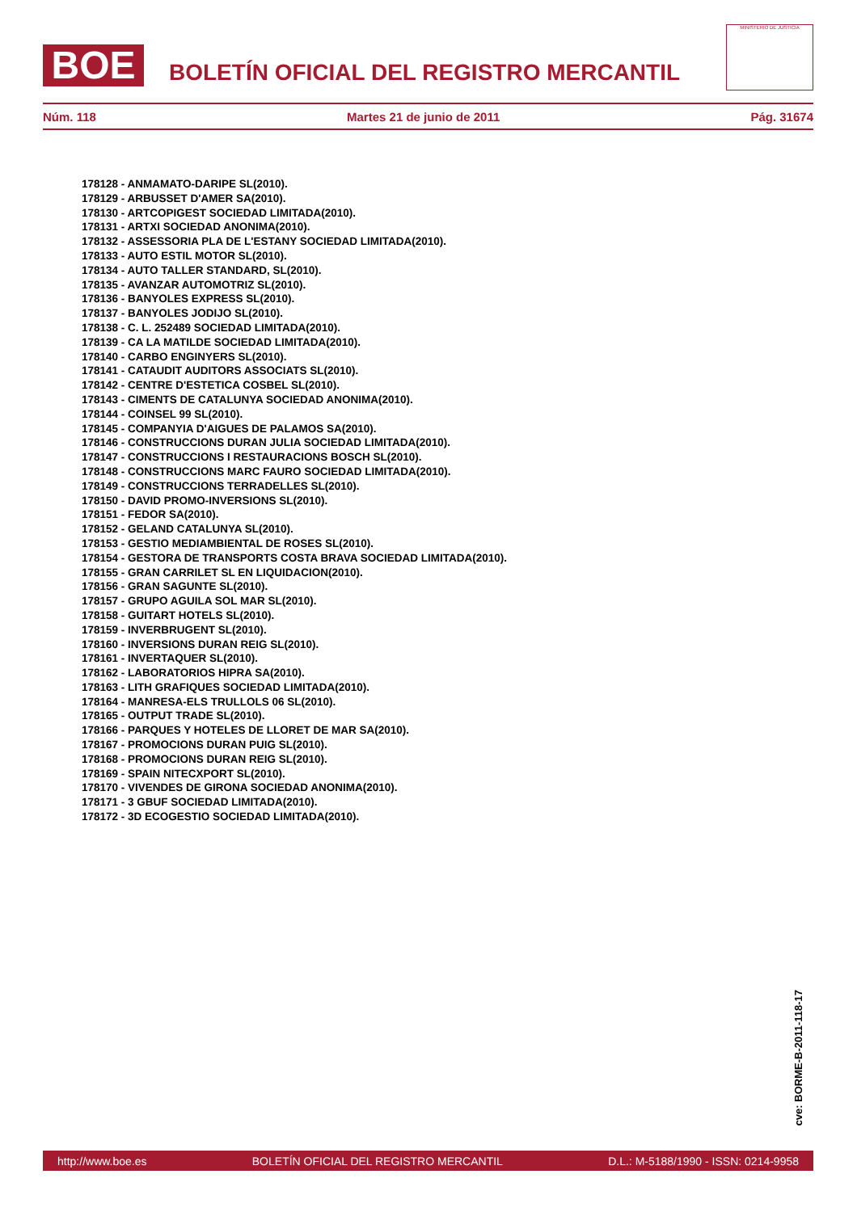BOE
BOLETÍN OFICIAL DEL REGISTRO MERCANTIL
MINISTERIO DE JUSTICIA
Núm. 118 Martes 21 de junio de 2011 Pág. 31674
178128 - ANMAMATO-DARIPE SL(2010).
178129 - ARBUSSET D'AMER SA(2010).
178130 - ARTCOPIGEST SOCIEDAD LIMITADA(2010).
178131 - ARTXI SOCIEDAD ANONIMA(2010).
178132 - ASSESSORIA PLA DE L'ESTANY SOCIEDAD LIMITADA(2010).
178133 - AUTO ESTIL MOTOR SL(2010).
178134 - AUTO TALLER STANDARD, SL(2010).
178135 - AVANZAR AUTOMOTRIZ SL(2010).
178136 - BANYOLES EXPRESS SL(2010).
178137 - BANYOLES JODIJO SL(2010).
178138 - C. L. 252489 SOCIEDAD LIMITADA(2010).
178139 - CA LA MATILDE SOCIEDAD LIMITADA(2010).
178140 - CARBO ENGINYERS SL(2010).
178141 - CATAUDIT AUDITORS ASSOCIATS SL(2010).
178142 - CENTRE D'ESTETICA COSBEL SL(2010).
178143 - CIMENTS DE CATALUNYA SOCIEDAD ANONIMA(2010).
178144 - COINSEL 99 SL(2010).
178145 - COMPANYIA D'AIGUES DE PALAMOS SA(2010).
178146 - CONSTRUCCIONS DURAN JULIA SOCIEDAD LIMITADA(2010).
178147 - CONSTRUCCIONS I RESTAURACIONS BOSCH SL(2010).
178148 - CONSTRUCCIONS MARC FAURO SOCIEDAD LIMITADA(2010).
178149 - CONSTRUCCIONS TERRADELLES SL(2010).
178150 - DAVID PROMO-INVERSIONS SL(2010).
178151 - FEDOR SA(2010).
178152 - GELAND CATALUNYA SL(2010).
178153 - GESTIO MEDIAMBIENTAL DE ROSES SL(2010).
178154 - GESTORA DE TRANSPORTS COSTA BRAVA SOCIEDAD LIMITADA(2010).
178155 - GRAN CARRILET SL EN LIQUIDACION(2010).
178156 - GRAN SAGUNTE SL(2010).
178157 - GRUPO AGUILA SOL MAR SL(2010).
178158 - GUITART HOTELS SL(2010).
178159 - INVERBRUGENT SL(2010).
178160 - INVERSIONS DURAN REIG SL(2010).
178161 - INVERTAQUER SL(2010).
178162 - LABORATORIOS HIPRA SA(2010).
178163 - LITH GRAFIQUES SOCIEDAD LIMITADA(2010).
178164 - MANRESA-ELS TRULLOLS 06 SL(2010).
178165 - OUTPUT TRADE SL(2010).
178166 - PARQUES Y HOTELES DE LLORET DE MAR SA(2010).
178167 - PROMOCIONS DURAN PUIG SL(2010).
178168 - PROMOCIONS DURAN REIG SL(2010).
178169 - SPAIN NITECXPORT SL(2010).
178170 - VIVENDES DE GIRONA SOCIEDAD ANONIMA(2010).
178171 - 3 GBUF SOCIEDAD LIMITADA(2010).
178172 - 3D ECOGESTIO SOCIEDAD LIMITADA(2010).
cve: BORME-B-2011-118-17
http://www.boe.es BOLETÍN OFICIAL DEL REGISTRO MERCANTIL D.L.: M-5188/1990 - ISSN: 0214-9958